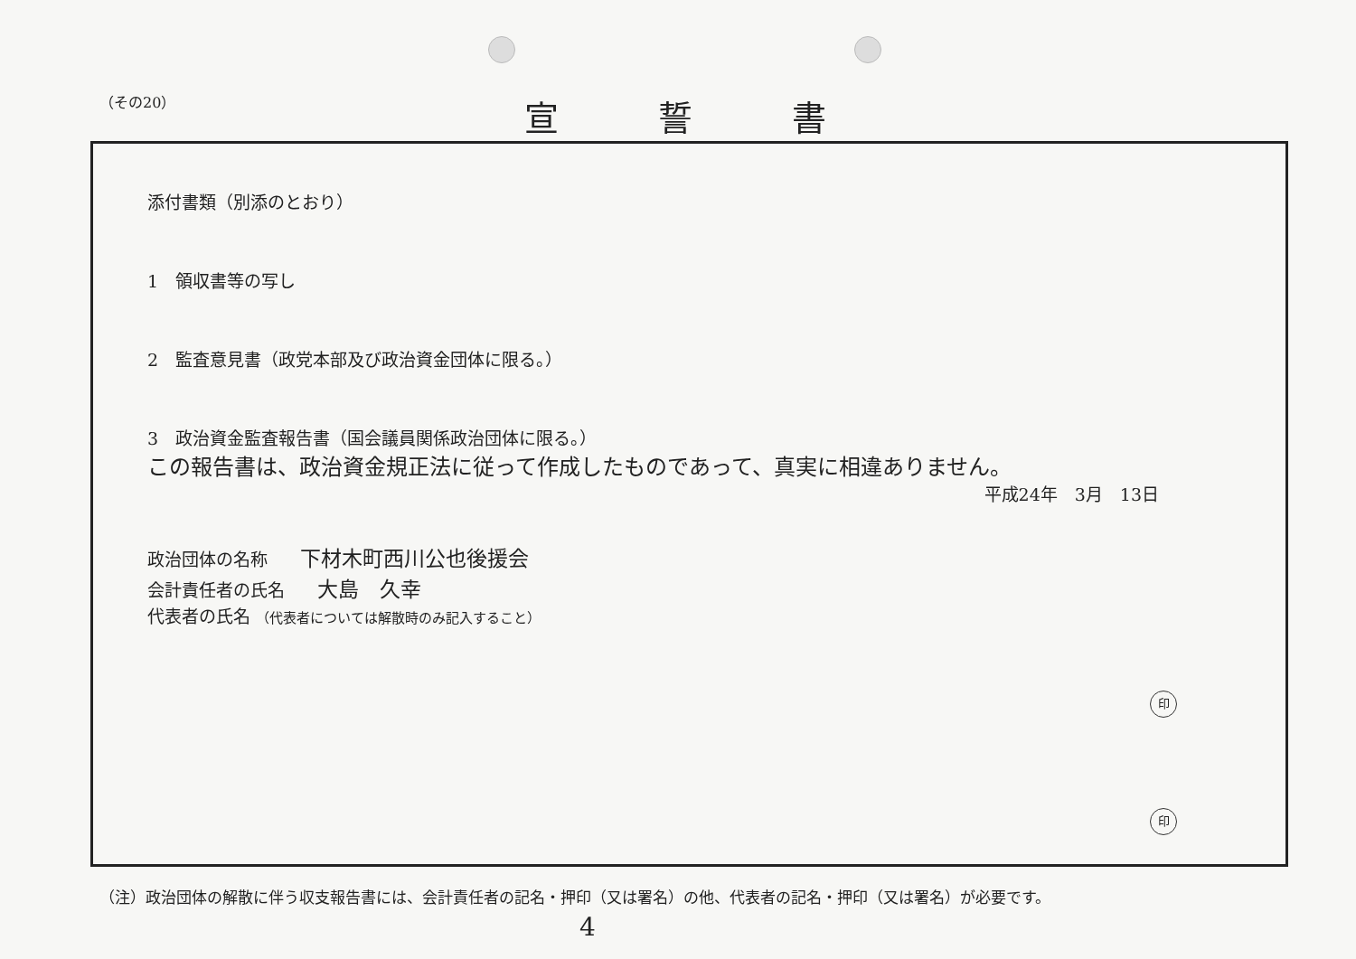（その20）
宣誓書
添付書類（別添のとおり）
1　領収書等の写し
2　監査意見書（政党本部及び政治資金団体に限る。）
3　政治資金監査報告書（国会議員関係政治団体に限る。）
この報告書は、政治資金規正法に従って作成したものであって、真実に相違ありません。
平成24年　3月　13日
政治団体の名称 下材木町西川公也後援会
会計責任者の氏名 大島　久幸
印
代表者の氏名 （代表者については解散時のみ記入すること）
印
（注）政治団体の解散に伴う収支報告書には、会計責任者の記名・押印（又は署名）の他、代表者の記名・押印（又は署名）が必要です。
4